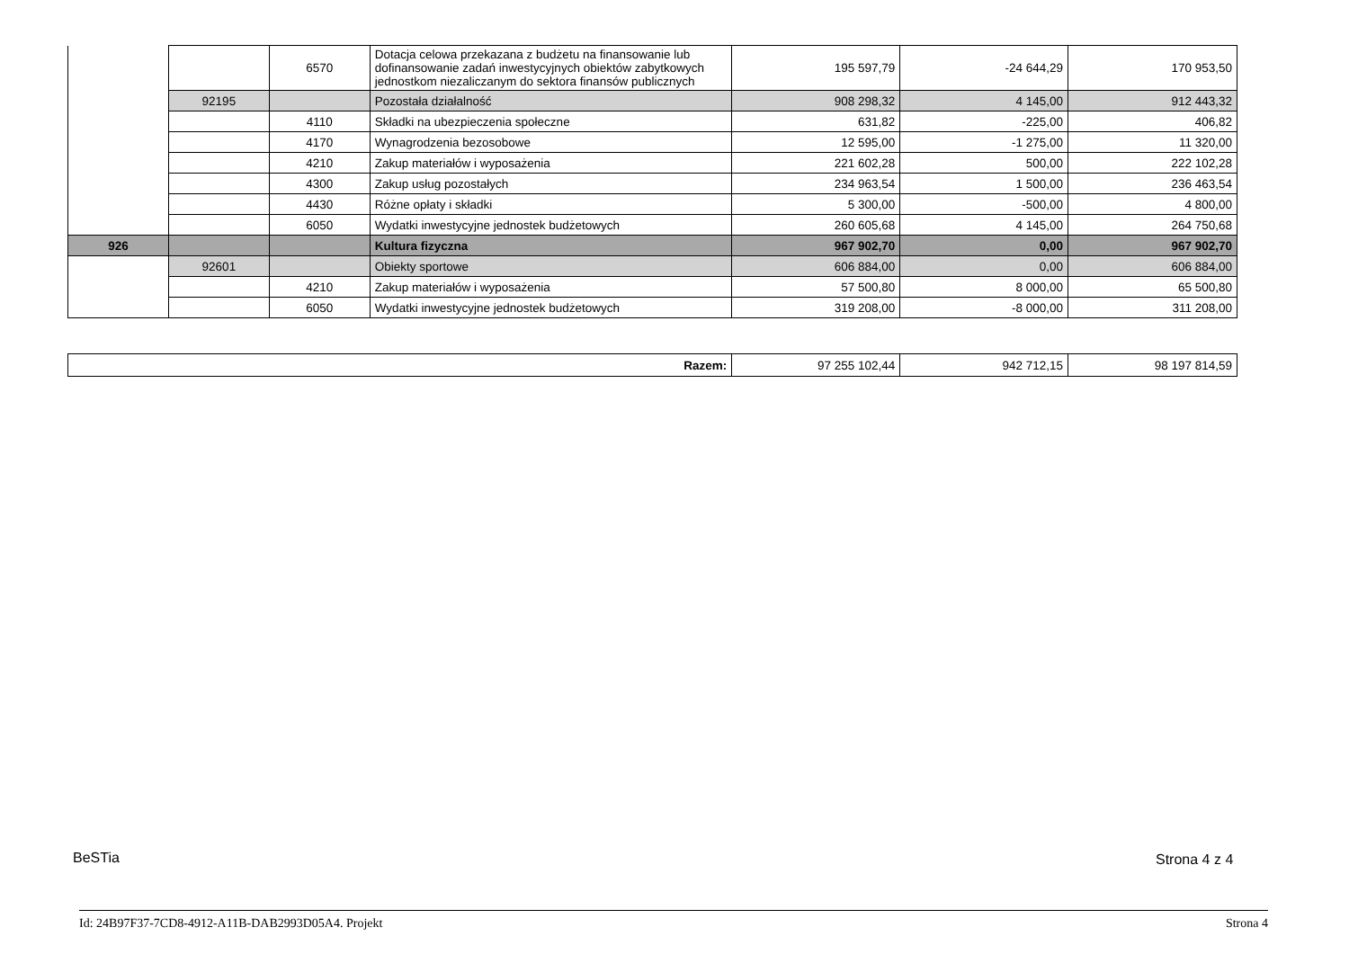| | | 6570 | Dotacja celowa przekazana z budżetu na finansowanie lub dofinansowanie zadań inwestycyjnych obiektów zabytkowych jednostkom niezaliczanym do sektora finansów publicznych | 195 597,79 | -24 644,29 | 170 953,50 |
| | 92195 | | Pozostała działalność | 908 298,32 | 4 145,00 | 912 443,32 |
| | | 4110 | Składki na ubezpieczenia społeczne | 631,82 | -225,00 | 406,82 |
| | | 4170 | Wynagrodzenia bezosobowe | 12 595,00 | -1 275,00 | 11 320,00 |
| | | 4210 | Zakup materiałów i wyposażenia | 221 602,28 | 500,00 | 222 102,28 |
| | | 4300 | Zakup usług pozostałych | 234 963,54 | 1 500,00 | 236 463,54 |
| | | 4430 | Różne opłaty i składki | 5 300,00 | -500,00 | 4 800,00 |
| | | 6050 | Wydatki inwestycyjne jednostek budżetowych | 260 605,68 | 4 145,00 | 264 750,68 |
| 926 | | | Kultura fizyczna | 967 902,70 | 0,00 | 967 902,70 |
| | 92601 | | Obiekty sportowe | 606 884,00 | 0,00 | 606 884,00 |
| | | 4210 | Zakup materiałów i wyposażenia | 57 500,80 | 8 000,00 | 65 500,80 |
| | | 6050 | Wydatki inwestycyjne jednostek budżetowych | 319 208,00 | -8 000,00 | 311 208,00 |
| Razem: | 97 255 102,44 | 942 712,15 | 98 197 814,59 |
BeSTia Strona 4 z 4
Id: 24B97F37-7CD8-4912-A11B-DAB2993D05A4. Projekt Strona 4